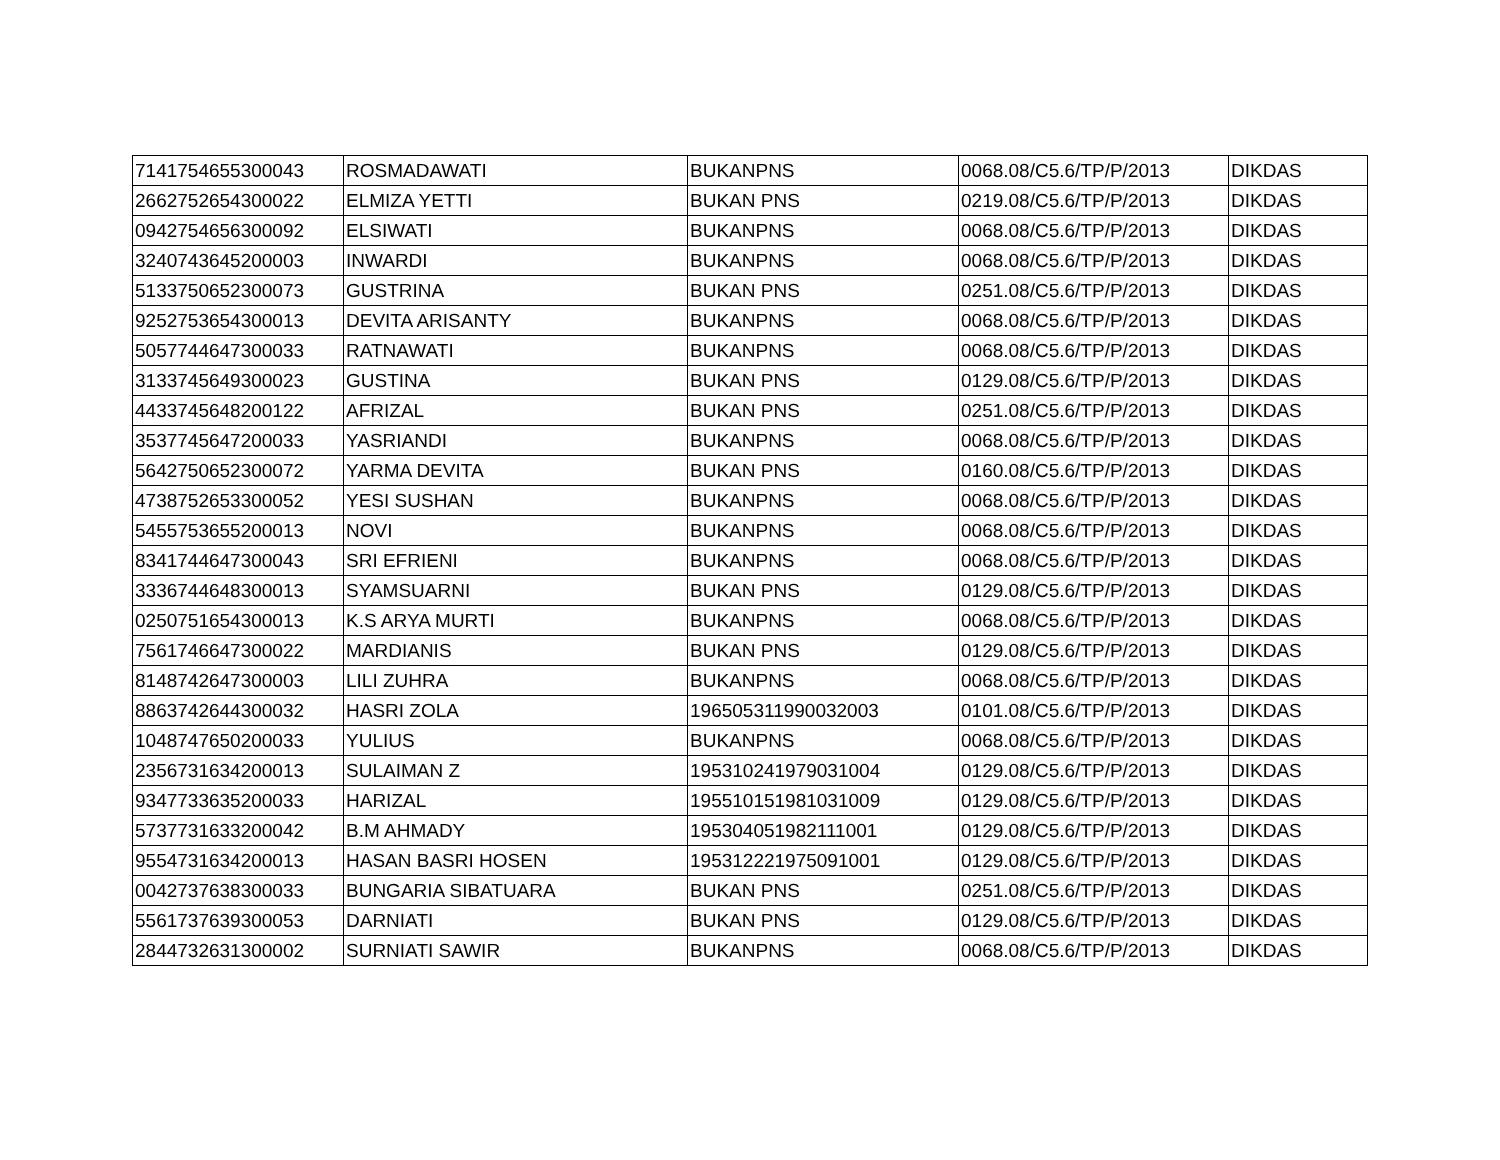| 7141754655300043 | ROSMADAWATI | BUKANPNS | 0068.08/C5.6/TP/P/2013 | DIKDAS |
| 2662752654300022 | ELMIZA YETTI | BUKAN PNS | 0219.08/C5.6/TP/P/2013 | DIKDAS |
| 0942754656300092 | ELSIWATI | BUKANPNS | 0068.08/C5.6/TP/P/2013 | DIKDAS |
| 3240743645200003 | INWARDI | BUKANPNS | 0068.08/C5.6/TP/P/2013 | DIKDAS |
| 5133750652300073 | GUSTRINA | BUKAN PNS | 0251.08/C5.6/TP/P/2013 | DIKDAS |
| 9252753654300013 | DEVITA ARISANTY | BUKANPNS | 0068.08/C5.6/TP/P/2013 | DIKDAS |
| 5057744647300033 | RATNAWATI | BUKANPNS | 0068.08/C5.6/TP/P/2013 | DIKDAS |
| 3133745649300023 | GUSTINA | BUKAN PNS | 0129.08/C5.6/TP/P/2013 | DIKDAS |
| 4433745648200122 | AFRIZAL | BUKAN PNS | 0251.08/C5.6/TP/P/2013 | DIKDAS |
| 3537745647200033 | YASRIANDI | BUKANPNS | 0068.08/C5.6/TP/P/2013 | DIKDAS |
| 5642750652300072 | YARMA DEVITA | BUKAN PNS | 0160.08/C5.6/TP/P/2013 | DIKDAS |
| 4738752653300052 | YESI SUSHAN | BUKANPNS | 0068.08/C5.6/TP/P/2013 | DIKDAS |
| 5455753655200013 | NOVI | BUKANPNS | 0068.08/C5.6/TP/P/2013 | DIKDAS |
| 8341744647300043 | SRI EFRIENI | BUKANPNS | 0068.08/C5.6/TP/P/2013 | DIKDAS |
| 3336744648300013 | SYAMSUARNI | BUKAN PNS | 0129.08/C5.6/TP/P/2013 | DIKDAS |
| 0250751654300013 | K.S ARYA MURTI | BUKANPNS | 0068.08/C5.6/TP/P/2013 | DIKDAS |
| 7561746647300022 | MARDIANIS | BUKAN PNS | 0129.08/C5.6/TP/P/2013 | DIKDAS |
| 8148742647300003 | LILI ZUHRA | BUKANPNS | 0068.08/C5.6/TP/P/2013 | DIKDAS |
| 8863742644300032 | HASRI ZOLA | 196505311990032003 | 0101.08/C5.6/TP/P/2013 | DIKDAS |
| 1048747650200033 | YULIUS | BUKANPNS | 0068.08/C5.6/TP/P/2013 | DIKDAS |
| 2356731634200013 | SULAIMAN Z | 195310241979031004 | 0129.08/C5.6/TP/P/2013 | DIKDAS |
| 9347733635200033 | HARIZAL | 195510151981031009 | 0129.08/C5.6/TP/P/2013 | DIKDAS |
| 5737731633200042 | B.M AHMADY | 195304051982111001 | 0129.08/C5.6/TP/P/2013 | DIKDAS |
| 9554731634200013 | HASAN BASRI HOSEN | 195312221975091001 | 0129.08/C5.6/TP/P/2013 | DIKDAS |
| 0042737638300033 | BUNGARIA SIBATUARA | BUKAN PNS | 0251.08/C5.6/TP/P/2013 | DIKDAS |
| 5561737639300053 | DARNIATI | BUKAN PNS | 0129.08/C5.6/TP/P/2013 | DIKDAS |
| 2844732631300002 | SURNIATI SAWIR | BUKANPNS | 0068.08/C5.6/TP/P/2013 | DIKDAS |